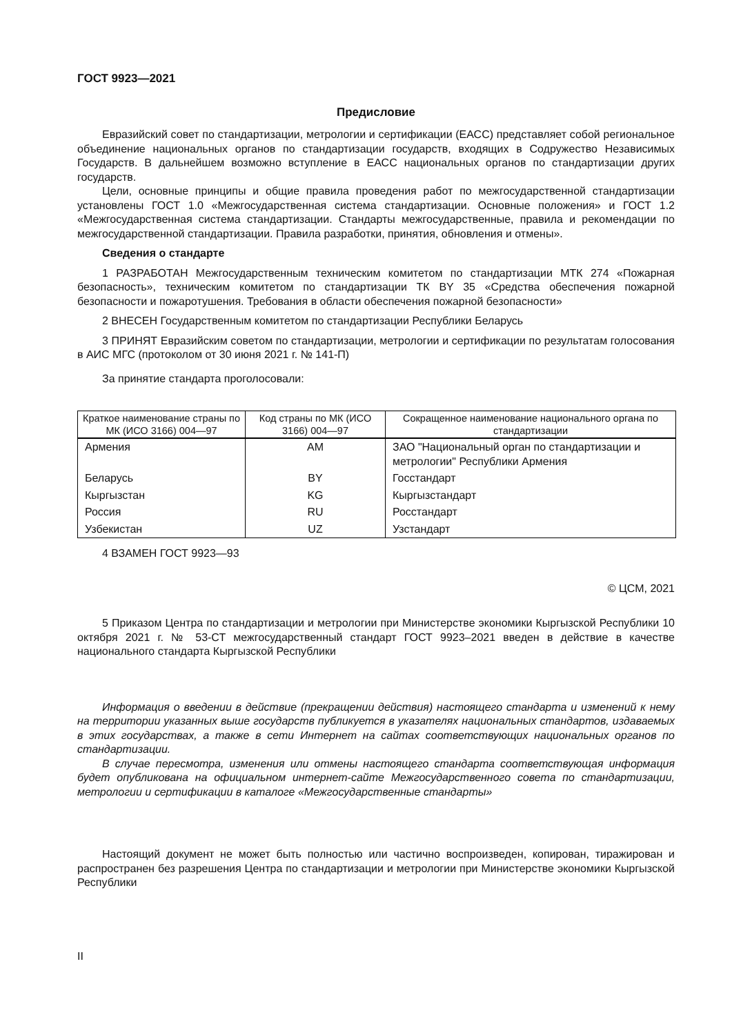ГОСТ 9923—2021
Предисловие
Евразийский совет по стандартизации, метрологии и сертификации (ЕАСС) представляет собой региональное объединение национальных органов по стандартизации государств, входящих в Содружество Независимых Государств. В дальнейшем возможно вступление в ЕАСС национальных органов по стандартизации других государств.
Цели, основные принципы и общие правила проведения работ по межгосударственной стандартизации установлены ГОСТ 1.0 «Межгосударственная система стандартизации. Основные положения» и ГОСТ 1.2 «Межгосударственная система стандартизации. Стандарты межгосударственные, правила и рекомендации по межгосударственной стандартизации. Правила разработки, принятия, обновления и отмены».
Сведения о стандарте
1 РАЗРАБОТАН Межгосударственным техническим комитетом по стандартизации МТК 274 «Пожарная безопасность», техническим комитетом по стандартизации ТК BY 35 «Средства обеспечения пожарной безопасности и пожаротушения. Требования в области обеспечения пожарной безопасности»
2 ВНЕСЕН Государственным комитетом по стандартизации Республики Беларусь
3 ПРИНЯТ Евразийским советом по стандартизации, метрологии и сертификации по результатам голосования в АИС МГС (протоколом от 30 июня 2021 г. № 141-П)
За принятие стандарта проголосовали:
| Краткое наименование страны по МК (ИСО 3166) 004—97 | Код страны по МК (ИСО 3166) 004—97 | Сокращенное наименование национального органа по стандартизации |
| --- | --- | --- |
| Армения | AM | ЗАО "Национальный орган по стандартизации и метрологии" Республики Армения |
| Беларусь | BY | Госстандарт |
| Кыргызстан | KG | Кыргызстандарт |
| Россия | RU | Росстандарт |
| Узбекистан | UZ | Узстандарт |
4 ВЗАМЕН ГОСТ 9923—93
© ЦСМ, 2021
5 Приказом Центра по стандартизации и метрологии при Министерстве экономики Кыргызской Республики 10 октября 2021 г. № 53-СТ межгосударственный стандарт ГОСТ 9923–2021 введен в действие в качестве национального стандарта Кыргызской Республики
Информация о введении в действие (прекращении действия) настоящего стандарта и изменений к нему на территории указанных выше государств публикуется в указателях национальных стандартов, издаваемых в этих государствах, а также в сети Интернет на сайтах соответствующих национальных органов по стандартизации.
В случае пересмотра, изменения или отмены настоящего стандарта соответствующая информация будет опубликована на официальном интернет-сайте Межгосударственного совета по стандартизации, метрологии и сертификации в каталоге «Межгосударственные стандарты»
Настоящий документ не может быть полностью или частично воспроизведен, копирован, тиражирован и распространен без разрешения Центра по стандартизации и метрологии при Министерстве экономики Кыргызской Республики
II